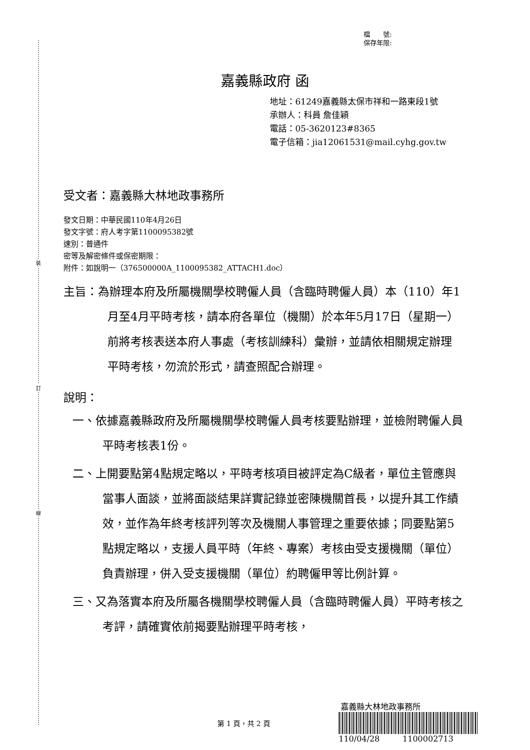裝
訂
線
檔　　號:
保存年限:
嘉義縣政府 函
地址：61249嘉義縣太保市祥和一路東段1號
承辦人：科員 詹佳穎
電話：05-3620123#8365
電子信箱：jia12061531@mail.cyhg.gov.tw
受文者：嘉義縣大林地政事務所
發文日期：中華民國110年4月26日
發文字號：府人考字第1100095382號
速別：普通件
密等及解密條件或保密期限：
附件：如說明一（376500000A_1100095382_ATTACH1.doc）
主旨：為辦理本府及所屬機關學校聘僱人員（含臨時聘僱人員）本（110）年1月至4月平時考核，請本府各單位（機關）於本年5月17日（星期一）前將考核表送本府人事處（考核訓練科）彙辦，並請依相關規定辦理平時考核，勿流於形式，請查照配合辦理。
說明：
一、依據嘉義縣政府及所屬機關學校聘僱人員考核要點辦理，並檢附聘僱人員平時考核表1份。
二、上開要點第4點規定略以，平時考核項目被評定為C級者，單位主管應與當事人面談，並將面談結果詳實記錄並密陳機關首長，以提升其工作績效，並作為年終考核評列等次及機關人事管理之重要依據；同要點第5點規定略以，支援人員平時（年終、專案）考核由受支援機關（單位）負責辦理，併入受支援機關（單位）約聘僱甲等比例計算。
三、又為落實本府及所屬各機關學校聘僱人員（含臨時聘僱人員）平時考核之考評，請確實依前揭要點辦理平時考核，
嘉義縣大林地政事務所
110/04/28 1100002713
第 1 頁，共 2 頁